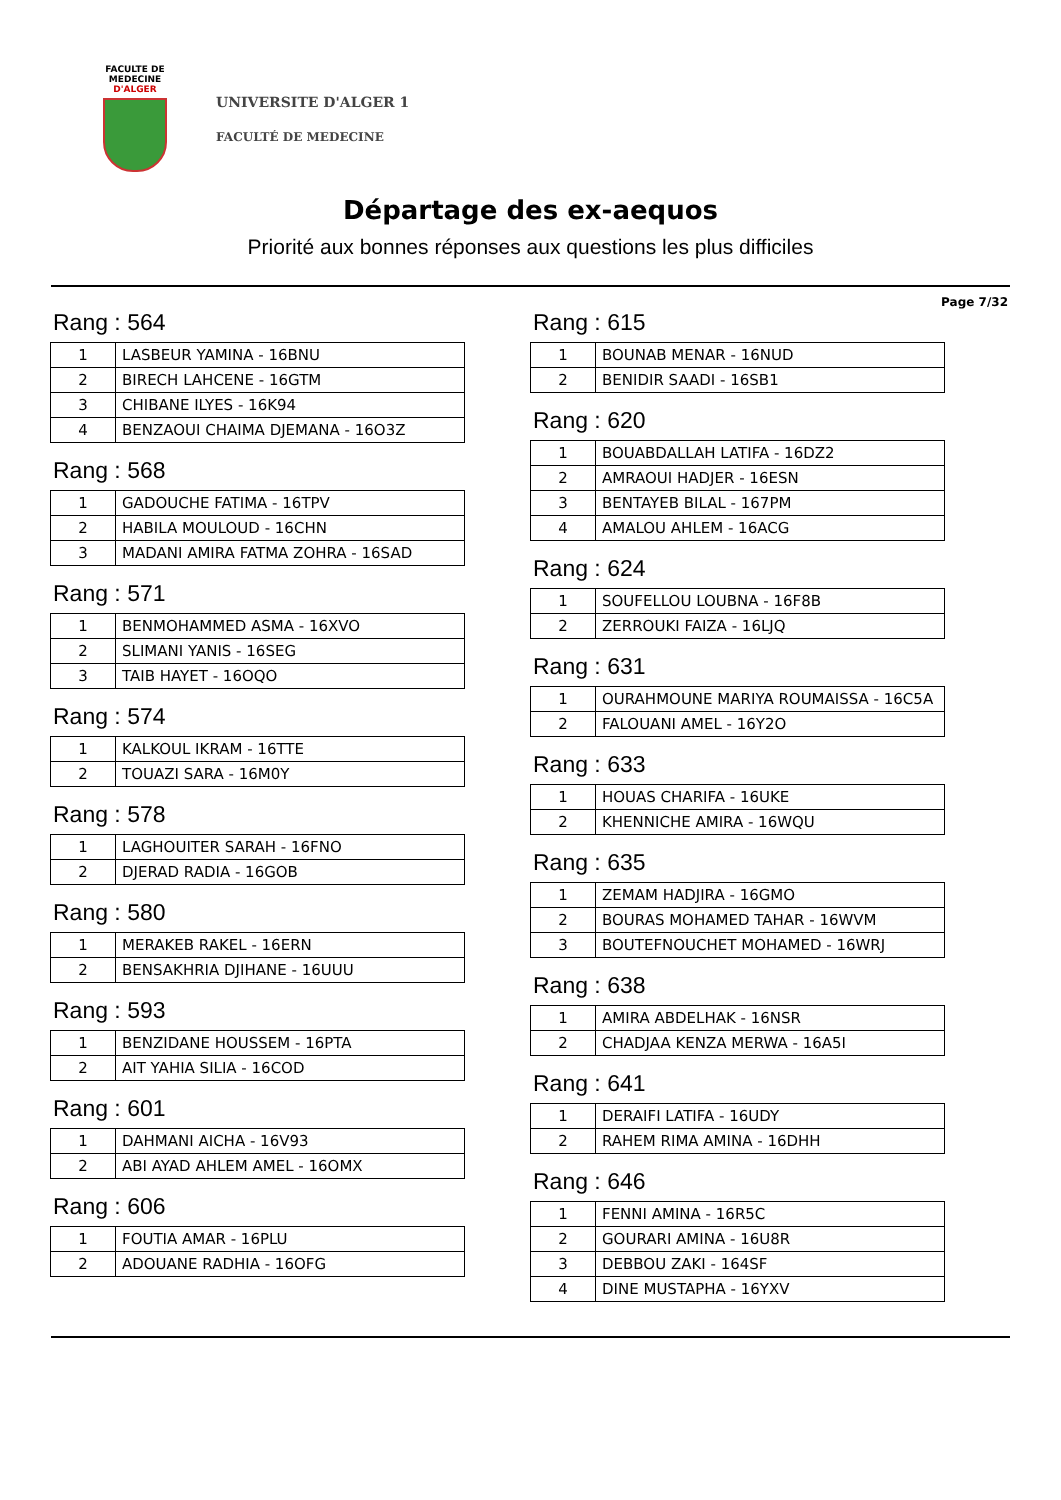FACULTE DE MEDECINE
D'ALGER
UNIVERSITE D'ALGER 1
FACULTÉ DE MEDECINE
Départage des ex-aequos
Priorité aux bonnes réponses aux questions les plus difficiles
Page 7/32
Rang : 564
| 1 | LASBEUR YAMINA - 16BNU |
| 2 | BIRECH LAHCENE - 16GTM |
| 3 | CHIBANE ILYES - 16K94 |
| 4 | BENZAOUI CHAIMA DJEMANA - 16O3Z |
Rang : 568
| 1 | GADOUCHE FATIMA - 16TPV |
| 2 | HABILA MOULOUD - 16CHN |
| 3 | MADANI AMIRA FATMA ZOHRA - 16SAD |
Rang : 571
| 1 | BENMOHAMMED ASMA - 16XVO |
| 2 | SLIMANI YANIS - 16SEG |
| 3 | TAIB HAYET - 16OQO |
Rang : 574
| 1 | KALKOUL IKRAM - 16TTE |
| 2 | TOUAZI SARA - 16M0Y |
Rang : 578
| 1 | LAGHOUITER SARAH - 16FNO |
| 2 | DJERAD RADIA - 16GOB |
Rang : 580
| 1 | MERAKEB RAKEL - 16ERN |
| 2 | BENSAKHRIA DJIHANE - 16UUU |
Rang : 593
| 1 | BENZIDANE HOUSSEM - 16PTA |
| 2 | AIT YAHIA SILIA - 16COD |
Rang : 601
| 1 | DAHMANI AICHA - 16V93 |
| 2 | ABI AYAD AHLEM AMEL - 16OMX |
Rang : 606
| 1 | FOUTIA AMAR - 16PLU |
| 2 | ADOUANE RADHIA - 16OFG |
Rang : 615
| 1 | BOUNAB MENAR - 16NUD |
| 2 | BENIDIR SAADI - 16SB1 |
Rang : 620
| 1 | BOUABDALLAH LATIFA - 16DZ2 |
| 2 | AMRAOUI HADJER - 16ESN |
| 3 | BENTAYEB BILAL - 167PM |
| 4 | AMALOU AHLEM - 16ACG |
Rang : 624
| 1 | SOUFELLOU LOUBNA - 16F8B |
| 2 | ZERROUKI FAIZA - 16LJQ |
Rang : 631
| 1 | OURAHMOUNE MARIYA ROUMAISSA - 16C5A |
| 2 | FALOUANI AMEL - 16Y2O |
Rang : 633
| 1 | HOUAS CHARIFA - 16UKE |
| 2 | KHENNICHE AMIRA - 16WQU |
Rang : 635
| 1 | ZEMAM HADJIRA - 16GMO |
| 2 | BOURAS MOHAMED TAHAR - 16WVM |
| 3 | BOUTEFNOUCHET MOHAMED - 16WRJ |
Rang : 638
| 1 | AMIRA ABDELHAK - 16NSR |
| 2 | CHADJAA KENZA MERWA - 16A5I |
Rang : 641
| 1 | DERAIFI LATIFA - 16UDY |
| 2 | RAHEM RIMA AMINA - 16DHH |
Rang : 646
| 1 | FENNI AMINA - 16R5C |
| 2 | GOURARI AMINA - 16U8R |
| 3 | DEBBOU ZAKI - 164SF |
| 4 | DINE MUSTAPHA - 16YXV |